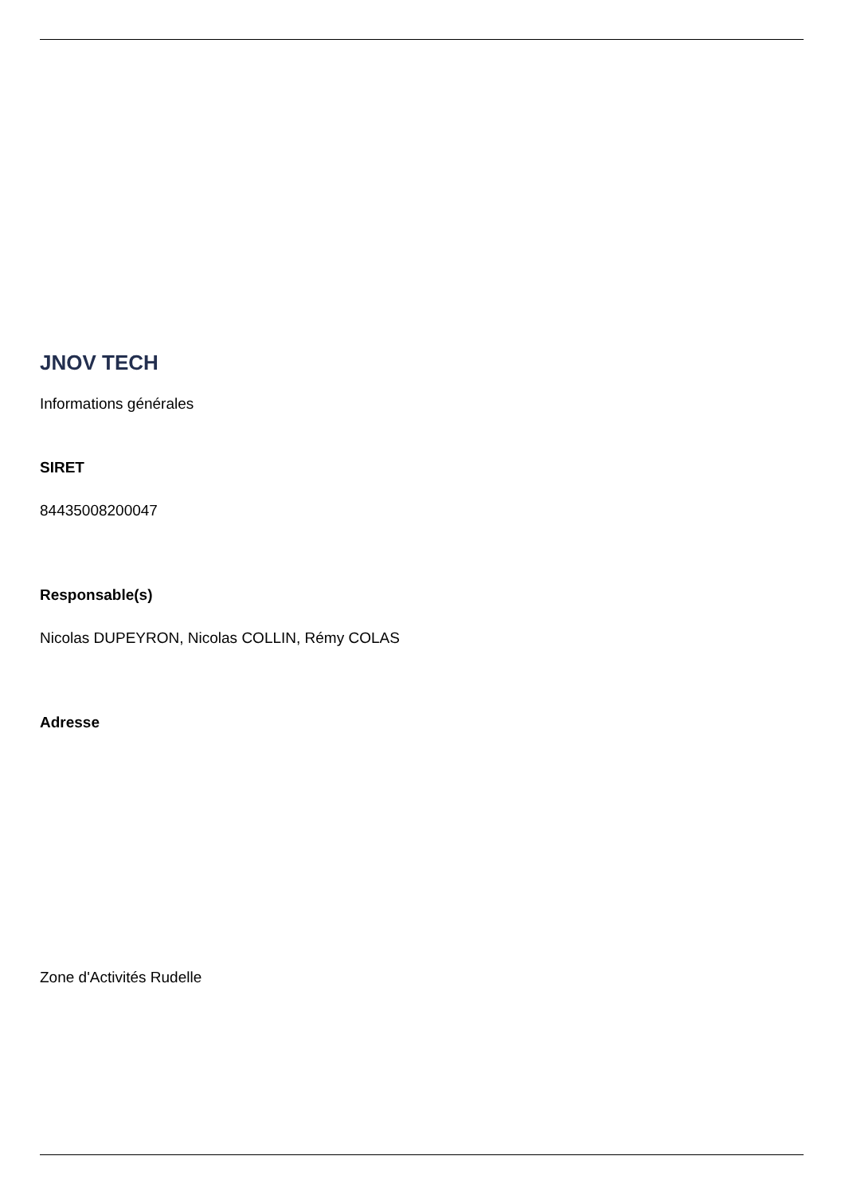JNOV TECH
Informations générales
SIRET
84435008200047
Responsable(s)
Nicolas DUPEYRON, Nicolas COLLIN, Rémy COLAS
Adresse
Zone d'Activités Rudelle